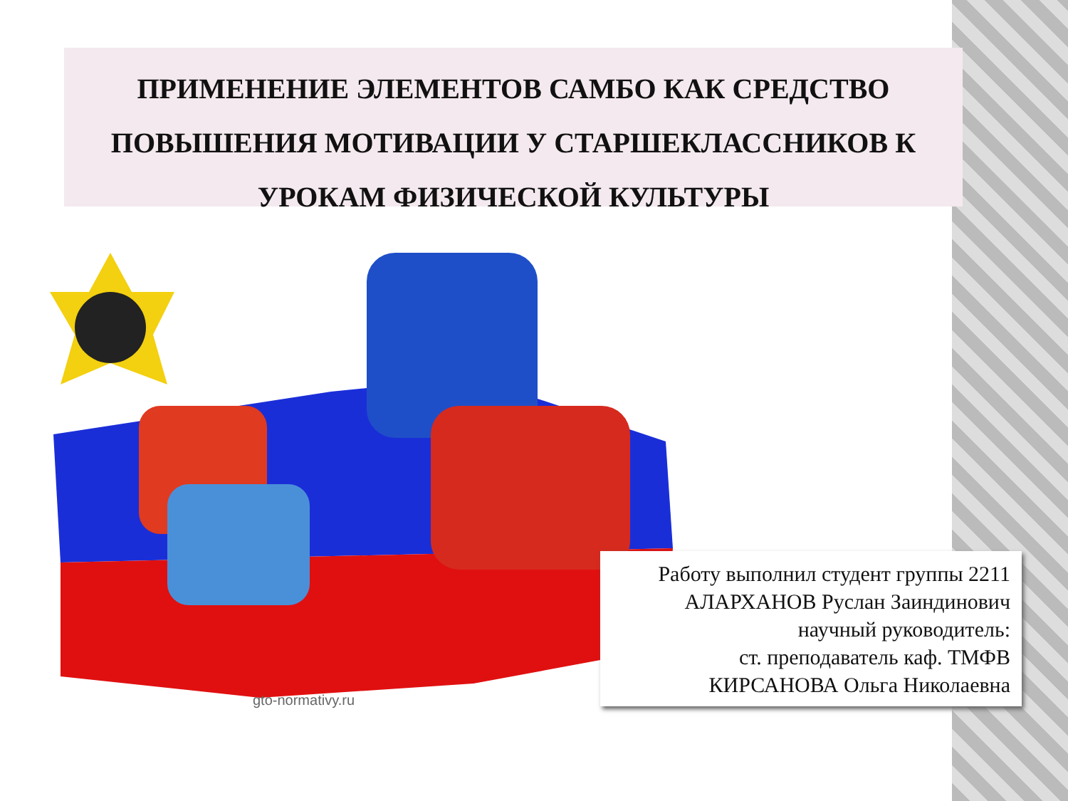ПРИМЕНЕНИЕ ЭЛЕМЕНТОВ САМБО КАК СРЕДСТВО ПОВЫШЕНИЯ МОТИВАЦИИ У СТАРШЕКЛАССНИКОВ К УРОКАМ ФИЗИЧЕСКОЙ КУЛЬТУРЫ
gto-normativy.ru
Работу выполнил студент группы 2211
АЛАРХАНОВ Руслан Заиндинович
научный руководитель:
ст. преподаватель каф. ТМФВ
КИРСАНОВА Ольга Николаевна